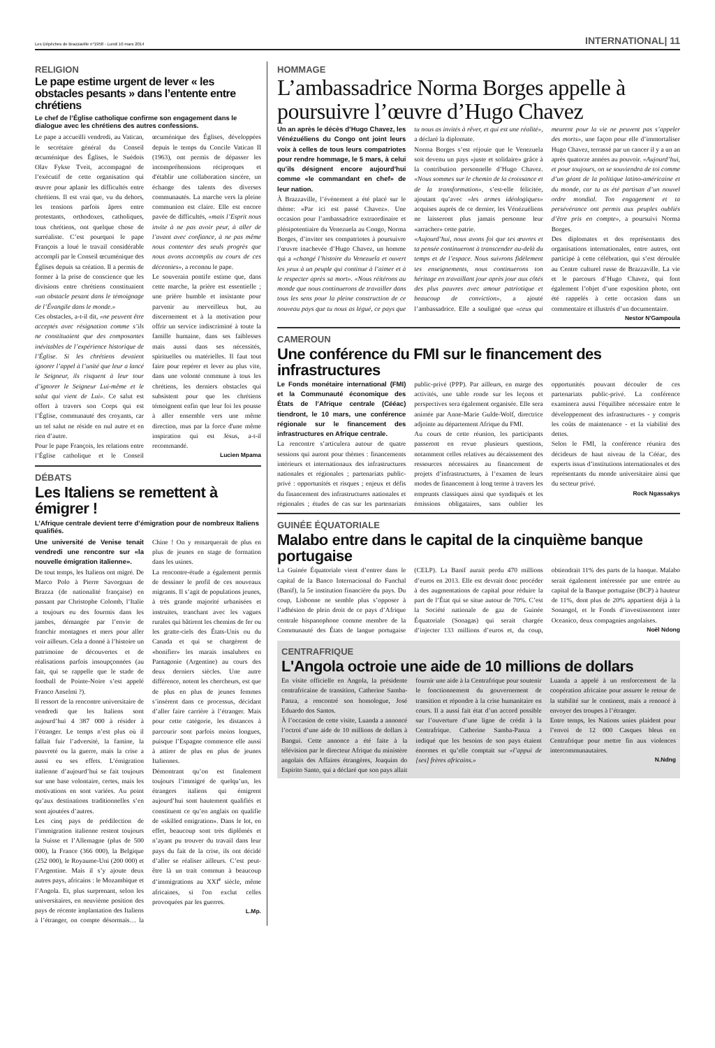Les Dépêches de Brazzaville n°1958 - Lundi 10 mars 2014 INTERNATIONAL| 11
RELIGION
Le pape estime urgent de lever « les obstacles pesants » dans l’entente entre chrétiens
Le chef de l’Église catholique confirme son engagement dans le dialogue avec les chrétiens des autres confessions.
Le pape a accueilli vendredi, au Vatican, le secrétaire général du Conseil œcuménique des Églises, le Suédois Olav Fykse Tveit, accompagné de l’exécutif de cette organisation qui œuvre pour aplanir les difficultés entre chrétiens. Il est vrai que, vu du dehors, les tensions parfois âpres entre protestants, orthodoxes, catholiques, tous chrétiens, ont quelque chose de surréaliste. C’est pourquoi le pape François a loué le travail considérable accompli par le Conseil œcuménique des Églises depuis sa création. Il a permis de former à la prise de conscience que les divisions entre chrétiens constituaient «un obstacle pesant dans le témoignage de l’Évangile dans le monde.»
Ces obstacles, a-t-il dit, «ne peuvent être acceptés avec résignation comme s’ils ne constituaient que des composantes inévitables de l’expérience historique de l’Église. Si les chrétiens devaient ignorer l’appel à l’unité que leur a lancé le Seigneur, ils risquent à leur tour d’ignorer le Seigneur Lui-même et le salut qui vient de Lui». Ce salut est offert à travers son Corps qui est l’Église, communauté des croyants, car un tel salut ne réside en nul autre et en rien d’autre.
Pour le pape François, les relations entre l’Église catholique et le Conseil œcuménique des Églises, développées depuis le temps du Concile Vatican II (1963), ont permis de dépasser les incompréhensions réciproques et d'établir une collaboration sincère, un échange des talents des diverses communautés. La marche vers la pleine communion est claire. Elle est encore pavée de difficultés, «mais l’Esprit nous invite à ne pas avoir peur, à aller de l’avant avec confiance, à ne pas même nous contenter des seuls progrès que nous avons accomplis au cours de ces décennies», a reconnu le pape.
Le souverain pontife estime que, dans cette marche, la prière est essentielle ; une prière humble et insistante pour parvenir au merveilleux but, au discernement et à la motivation pour offrir un service indiscriminé à toute la famille humaine, dans ses faiblesses mais aussi dans ses nécessités, spirituelles ou matérielles. Il faut tout faire pour repérer et lever au plus vite, dans une volonté commune à tous les chrétiens, les derniers obstacles qui subsistent pour que les chrétiens témoignent enfin que leur foi les pousse à aller ensemble vers une même direction, mus par la force d'une même inspiration qui est Jésus, a-t-il recommandé.
Lucien Mpama
DÉBATS
Les Italiens se remettent à émigrer !
L’Afrique centrale devient terre d’émigration pour de nombreux Italiens qualifiés.
Une université de Venise tenait vendredi une rencontre sur «la nouvelle émigration italienne».
De tout temps, les Italiens ont migré. De Marco Polo à Pierre Savorgnan de Brazza (de nationalité française) en passant par Christophe Colomb, l’Italie a toujours eu des fourmis dans les jambes, démangée par l’envie de franchir montagnes et mers pour aller voir ailleurs. Cela a donné à l’histoire un patrimoine de découvertes et de réalisations parfois insoupçonnées (au fait, qui se rappelle que le stade de football de Pointe-Noire s’est appelé Franco Anselmi ?).
Il ressort de la rencontre universitaire de vendredi que les Italiens sont aujourd’hui 4 387 000 à résider à l’étranger. Le temps n’est plus où il fallait fuir l’adversité, la famine, la pauvreté ou la guerre, mais la crise a aussi eu ses effets. L’émigration italienne d’aujourd’hui se fait toujours sur une base volontaire, certes, mais les motivations en sont variées. Au point qu’aux destinations traditionnelles s’en sont ajoutées d’autres.
Les cinq pays de prédilection de l’immigration italienne restent toujours la Suisse et l’Allemagne (plus de 500 000), la France (366 000), la Belgique (252 000), le Royaume-Uni (200 000) et l’Argentine. Mais il s’y ajoute deux autres pays, africains : le Mozambique et l’Angola. Et, plus surprenant, selon les universitaires, en neuvième position des pays de récente implantation des Italiens à l’étranger, on compte désormais… la Chine ! On y remarquerait de plus en plus de jeunes en stage de formation dans les usines.
La rencontre-étude a également permis de dessiner le profil de ces nouveaux migrants. Il s’agit de populations jeunes, à très grande majorité urbanisées et instruites, tranchant avec les vagues rurales qui bâtirent les chemins de fer ou les gratte-ciels des États-Unis ou du Canada et qui se chargèrent de «bonifier» les marais insalubres en Pantagonie (Argentine) au cours des deux derniers siècles. Une autre différence, notent les chercheurs, est que de plus en plus de jeunes femmes s’insèrent dans ce processus, décidant d’aller faire carrière à l’étranger. Mais pour cette catégorie, les distances à parcourir sont parfois moins longues, puisque l’Espagne commence elle aussi à attirer de plus en plus de jeunes Italiennes.
Démontrant qu’on est finalement toujours l’immigré de quelqu’un, les étrangers italiens qui émigrent aujourd’hui sont hautement qualifiés et constituent ce qu’en anglais on qualifie de «skilled emigration». Dans le lot, en effet, beaucoup sont très diplômés et n’ayant pu trouver du travail dans leur pays du fait de la crise, ils ont décidé d’aller se réaliser ailleurs. C’est peut-être là un trait commun à beaucoup d’immigrations au XXI<sup>e</sup> siècle, même africaines, si l'on exclut celles provoquées par les guerres.
L.Mp.
HOMMAGE
L’ambassadrice Norma Borges appelle à poursuivre l’œuvre d’Hugo Chavez
Un an après le décès d’Hugo Chavez, les Vénézuéliens du Congo ont joint leurs voix à celles de tous leurs compatriotes pour rendre hommage, le 5 mars, à celui qu’ils désignent encore aujourd’hui comme «le commandant en chef» de leur nation.
À Brazzaville, l’événement a été placé sur le thème: «Par ici est passé Chavez». Une occasion pour l’ambassadrice extraordinaire et plénipotentiaire du Venezuela au Congo, Norma Borges, d’inviter ses compatriotes à poursuivre l’œuvre inachevée d’Hugo Chavez, un homme qui a «changé l’histoire du Venezuela et ouvert les yeux à un peuple qui continue à l’aimer et à le respecter après sa mort». «Nous réitérons au monde que nous continuerons de travailler dans tous les sens pour la pleine construction de ce nouveau pays que tu nous as légué, ce pays que tu nous as invités à rêver, et qui est une réalité», a déclaré la diplomate.
Norma Borges s’est réjouie que le Venezuela soit devenu un pays «juste et solidaire» grâce à la contribution personnelle d’Hugo Chavez. «Nous sommes sur le chemin de la croissance et de la transformation», s’est-elle félicitée, ajoutant qu’avec «les armes idéologiques» acquises auprès de ce dernier, les Vénézuéliens ne laisseront plus jamais personne leur «arracher» cette patrie.
«Aujourd’hui, nous avons foi que tes œuvres et ta pensée continueront à transcender au-delà du temps et de l’espace. Nous suivrons fidèlement tes enseignements, nous continuerons ton héritage en travaillant jour après jour aux côtés des plus pauvres avec amour patriotique et beaucoup de conviction», a ajouté l’ambassadrice. Elle a souligné que «ceux qui meurent pour la vie ne peuvent pas s’appeler des morts», une façon pour elle d’immortaliser Hugo Chavez, terrassé par un cancer il y a un an après quatorze années au pouvoir. «Aujourd’hui, et pour toujours, on se souviendra de toi comme d’un géant de la politique latino-américaine et du monde, car tu as été partisan d’un nouvel ordre mondial. Ton engagement et ta persévérance ont permis aux peuples oubliés d’être pris en compte», a poursuivi Norma Borges.
Des diplomates et des représentants des organisations internationales, entre autres, ont participé à cette célébration, qui s’est déroulée au Centre culturel russe de Brazzaville. La vie et le parcours d’Hugo Chavez, qui font également l’objet d’une exposition photo, ont été rappelés à cette occasion dans un commentaire et illustrés d’un documentaire.
Nestor N'Gampoula
CAMEROUN
Une conférence du FMI sur le financement des infrastructures
Le Fonds monétaire international (FMI) et la Communauté économique des États de l’Afrique centrale (Cééac) tiendront, le 10 mars, une conférence régionale sur le financement des infrastructures en Afrique centrale.
La rencontre s’articulera autour de quatre sessions qui auront pour thèmes : financements intérieurs et internationaux des infrastructures nationales et régionales ; partenariats public-privé : opportunités et risques ; enjeux et défis du financement des infrastructures nationales et régionales ; études de cas sur les partenariats public-privé (PPP). Par ailleurs, en marge des activités, une table ronde sur les leçons et perspectives sera également organisée. Elle sera animée par Anne-Marie Gulde-Wolf, directrice adjointe au département Afrique du FMI.
Au cours de cette réunion, les participants passeront en revue plusieurs questions, notamment celles relatives au décaissement des ressources nécessaires au financement de projets d’infrastructures, à l’examen de leurs modes de financement à long terme à travers les emprunts classiques ainsi que syndiqués et les émissions obligataires, sans oublier les opportunités pouvant découler de ces partenariats public-privé. La conférence examinera aussi l'équilibre nécessaire entre le développement des infrastructures - y compris les coûts de maintenance - et la viabilité des dettes.
Selon le FMI, la conférence réunira des décideurs de haut niveau de la Cééac, des experts issus d’institutions internationales et des représentants du monde universitaire ainsi que du secteur privé.
Rock Ngassakys
GUINÉE ÉQUATORIALE
Malabo entre dans le capital de la cinquième banque portugaise
La Guinée Équatoriale vient d’entrer dans le capital de la Banco Internacional do Funchal (Banif), la 5e institution financière du pays. Du coup, Lisbonne ne semble plus s’opposer à l’adhésion de plein droit de ce pays d’Afrique centrale hispanophone comme membre de la Communauté des États de langue portugaise (CELP). La Banif aurait perdu 470 millions d’euros en 2013. Elle est devrait donc procéder à des augmentations de capital pour réduire la part de l’État qui se situe autour de 70%. C’est la Société nationale de gaz de Guinée Équatoriale (Sonagas) qui serait chargée d’injecter 133 millions d’euros et, du coup, obtiendrait 11% des parts de la banque. Malabo serait également intéressée par une entrée au capital de la Banque portugaise (BCP) à hauteur de 11%, dont plus de 20% appartient déjà à la Sonangol, et le Fonds d’investissement inter Oceanico, deux compagnies angolaises.
Noël Ndong
CENTRAFRIQUE
L'Angola octroie une aide de 10 millions de dollars
En visite officielle en Angola, la présidente centrafricaine de transition, Catherine Samba-Panza, a rencontré son homologue, José Eduardo dos Santos.
À l’occasion de cette visite, Luanda a annoncé l’octroi d’une aide de 10 millions de dollars à Bangui. Cette annonce a été faite à la télévision par le directeur Afrique du ministère angolais des Affaires étrangères, Joaquim do Espirito Santo, qui a déclaré que son pays allait fournir une aide à la Centrafrique pour soutenir le fonctionnement du gouvernement de transition et répondre à la crise humanitaire en cours. Il a aussi fait état d’un accord possible sur l’ouverture d’une ligne de crédit à la Centrafrique. Catherine Samba-Panza a indiqué que les besoins de son pays étaient énormes et qu’elle comptait sur «l’appui de [ses] frères africains.»
Luanda a appelé à un renforcement de la coopération africaine pour assurer le retour de la stabilité sur le continent, mais a renoncé à envoyer des troupes à l’étranger.
Entre temps, les Nations unies plaident pour l’envoi de 12 000 Casques bleus en Centrafrique pour mettre fin aux violences intercommunautaires.
N.Ndng